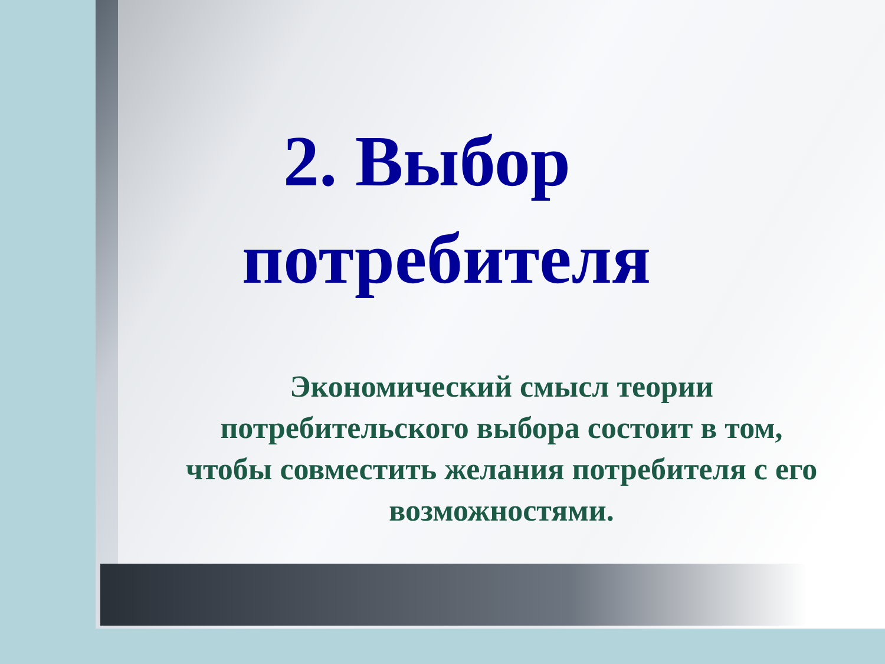2. Выбор
потребителя
Экономический смысл теории
потребительского выбора состоит в том, чтобы совместить желания потребителя с его возможностями.